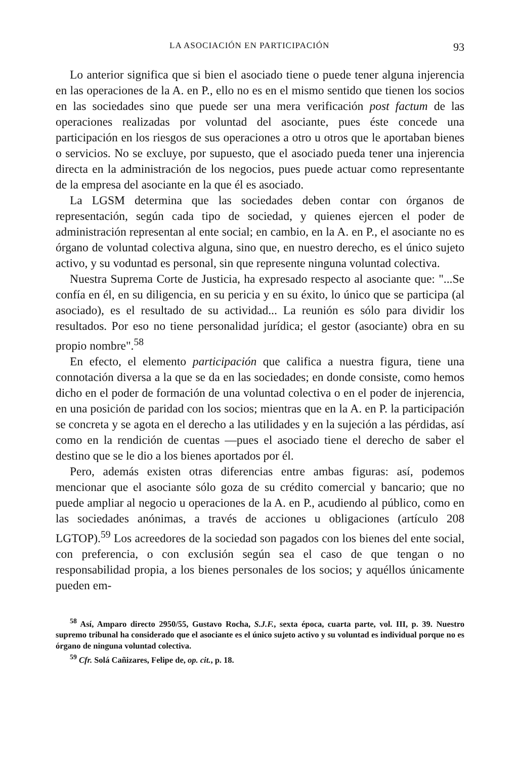LA ASOCIACIÓN EN PARTICIPACIÓN 93
Lo anterior significa que si bien el asociado tiene o puede tener alguna injerencia en las operaciones de la A. en P., ello no es en el mismo sentido que tienen los socios en las sociedades sino que puede ser una mera verificación post factum de las operaciones realizadas por voluntad del asociante, pues éste concede una participación en los riesgos de sus operaciones a otro u otros que le aportaban bienes o servicios. No se excluye, por supuesto, que el asociado pueda tener una injerencia directa en la administración de los negocios, pues puede actuar como representante de la empresa del asociante en la que él es asociado.
La LGSM determina que las sociedades deben contar con órganos de representación, según cada tipo de sociedad, y quienes ejercen el poder de administración representan al ente social; en cambio, en la A. en P., el asociante no es órgano de voluntad colectiva alguna, sino que, en nuestro derecho, es el único sujeto activo, y su voduntad es personal, sin que represente ninguna voluntad colectiva.
Nuestra Suprema Corte de Justicia, ha expresado respecto al asociante que: "...Se confía en él, en su diligencia, en su pericia y en su éxito, lo único que se participa (al asociado), es el resultado de su actividad... La reunión es sólo para dividir los resultados. Por eso no tiene personalidad jurídica; el gestor (asociante) obra en su propio nombre".<sup>58</sup>
En efecto, el elemento participación que califica a nuestra figura, tiene una connotación diversa a la que se da en las sociedades; en donde consiste, como hemos dicho en el poder de formación de una voluntad colectiva o en el poder de injerencia, en una posición de paridad con los socios; mientras que en la A. en P. la participación se concreta y se agota en el derecho a las utilidades y en la sujeción a las pérdidas, así como en la rendición de cuentas —pues el asociado tiene el derecho de saber el destino que se le dio a los bienes aportados por él.
Pero, además existen otras diferencias entre ambas figuras: así, podemos mencionar que el asociante sólo goza de su crédito comercial y bancario; que no puede ampliar al negocio u operaciones de la A. en P., acudiendo al público, como en las sociedades anónimas, a través de acciones u obligaciones (artículo 208 LGTOP).<sup>59</sup> Los acreedores de la sociedad son pagados con los bienes del ente social, con preferencia, o con exclusión según sea el caso de que tengan o no responsabilidad propia, a los bienes personales de los socios; y aquéllos únicamente pueden em-
<sup>58</sup> Así, Amparo directo 2950/55, Gustavo Rocha, S.J.F., sexta época, cuarta parte, vol. III, p. 39. Nuestro supremo tribunal ha considerado que el asociante es el único sujeto activo y su voluntad es individual porque no es órgano de ninguna voluntad colectiva.
<sup>59</sup> Cfr. Solá Cañizares, Felipe de, op. cit., p. 18.